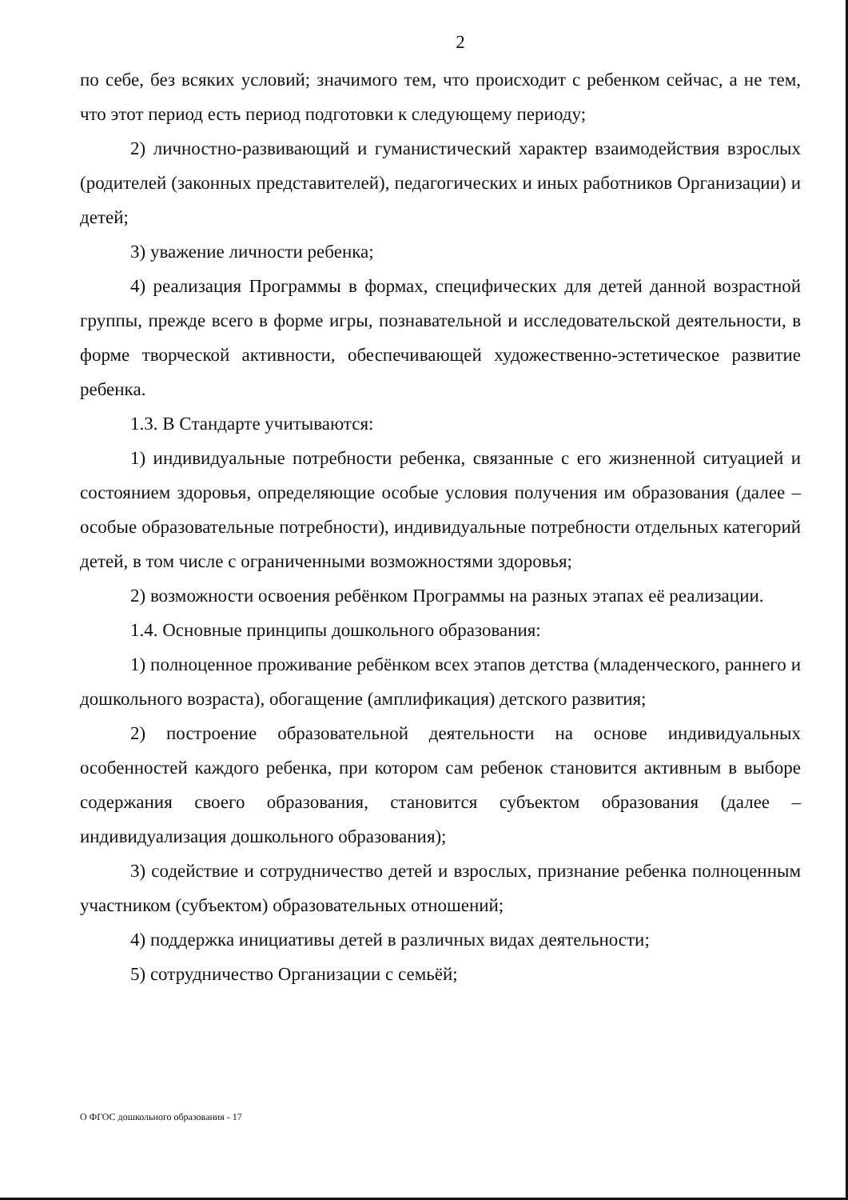2
по себе, без всяких условий; значимого тем, что происходит с ребенком сейчас, а не тем, что этот период есть период подготовки к следующему периоду;
2) личностно-развивающий и гуманистический характер взаимодействия взрослых (родителей (законных представителей), педагогических и иных работников Организации) и детей;
3) уважение личности ребенка;
4) реализация Программы в формах, специфических для детей данной возрастной группы, прежде всего в форме игры, познавательной и исследовательской деятельности, в форме творческой активности, обеспечивающей художественно-эстетическое развитие ребенка.
1.3. В Стандарте учитываются:
1) индивидуальные потребности ребенка, связанные с его жизненной ситуацией и состоянием здоровья, определяющие особые условия получения им образования (далее – особые образовательные потребности), индивидуальные потребности отдельных категорий детей, в том числе с ограниченными возможностями здоровья;
2) возможности освоения ребёнком Программы на разных этапах её реализации.
1.4. Основные принципы дошкольного образования:
1) полноценное проживание ребёнком всех этапов детства (младенческого, раннего и дошкольного возраста), обогащение (амплификация) детского развития;
2) построение образовательной деятельности на основе индивидуальных особенностей каждого ребенка, при котором сам ребенок становится активным в выборе содержания своего образования, становится субъектом образования (далее – индивидуализация дошкольного образования);
3) содействие и сотрудничество детей и взрослых, признание ребенка полноценным участником (субъектом) образовательных отношений;
4) поддержка инициативы детей в различных видах деятельности;
5) сотрудничество Организации с семьёй;
О ФГОС дошкольного образования - 17